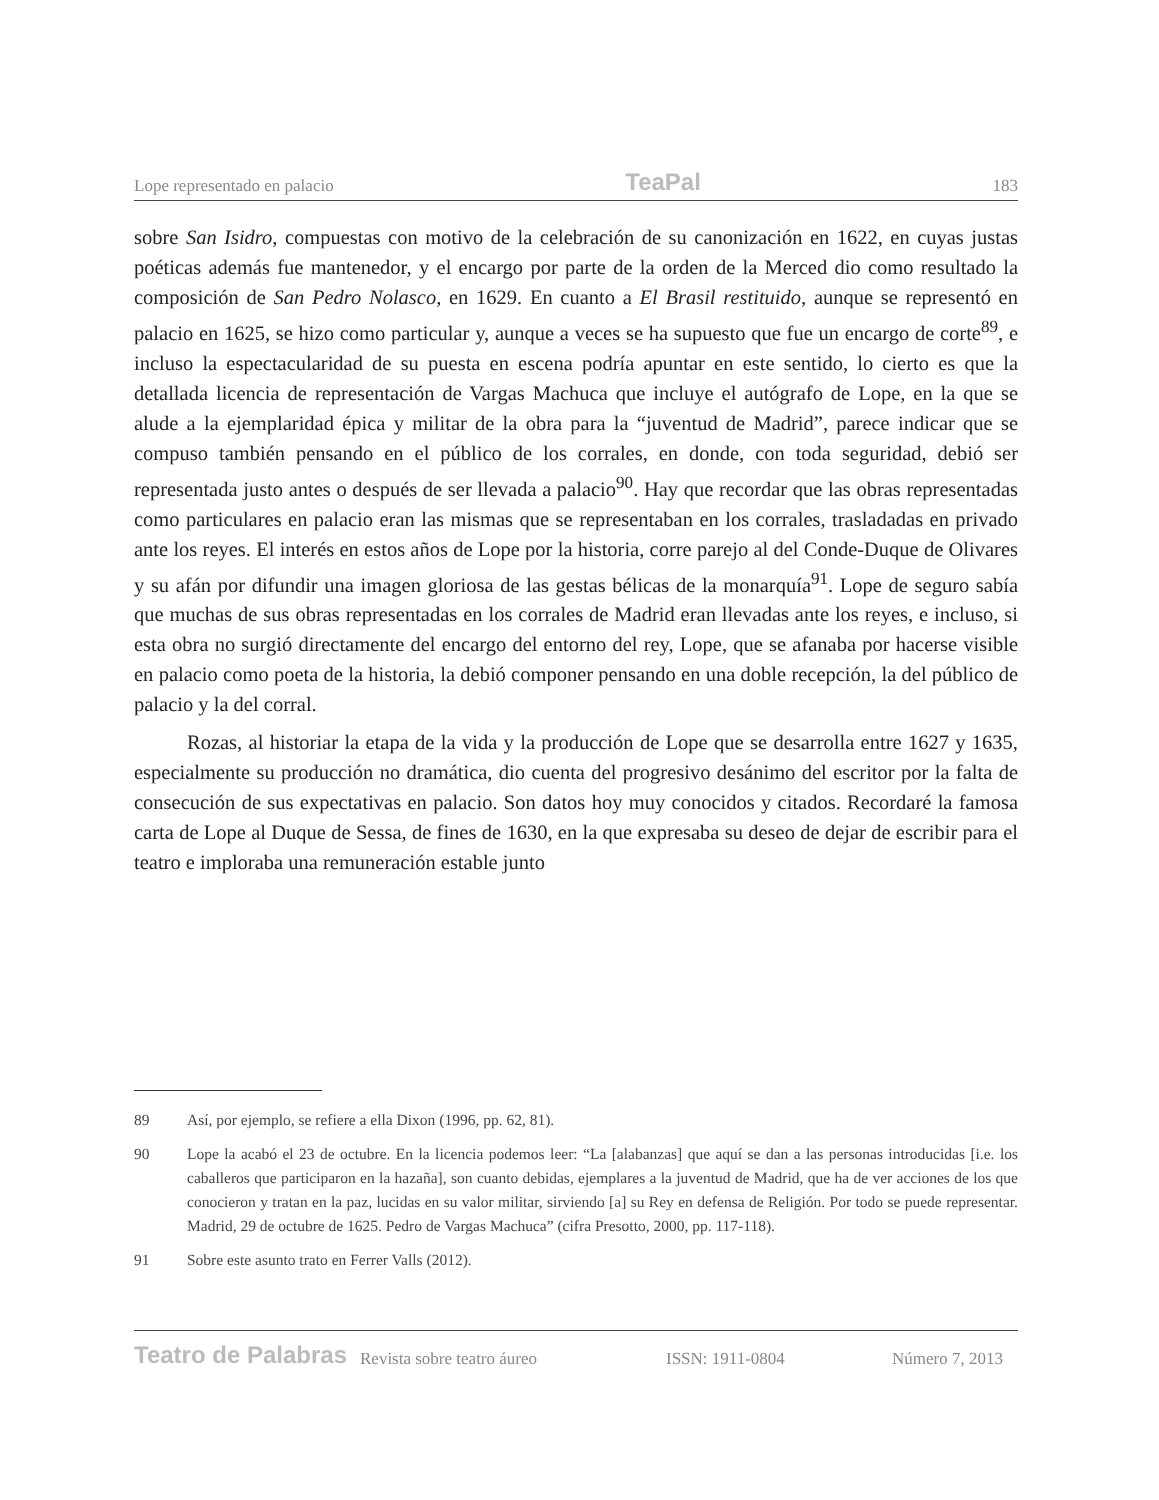Lope representado en palacio TeaPal 183
sobre San Isidro, compuestas con motivo de la celebración de su canonización en 1622, en cuyas justas poéticas además fue mantenedor, y el encargo por parte de la orden de la Merced dio como resultado la composición de San Pedro Nolasco, en 1629. En cuanto a El Brasil restituido, aunque se representó en palacio en 1625, se hizo como particular y, aunque a veces se ha supuesto que fue un encargo de corte<sup>89</sup>, e incluso la espectacularidad de su puesta en escena podría apuntar en este sentido, lo cierto es que la detallada licencia de representación de Vargas Machuca que incluye el autógrafo de Lope, en la que se alude a la ejemplaridad épica y militar de la obra para la “juventud de Madrid”, parece indicar que se compuso también pensando en el público de los corrales, en donde, con toda seguridad, debió ser representada justo antes o después de ser llevada a palacio<sup>90</sup>. Hay que recordar que las obras representadas como particulares en palacio eran las mismas que se representaban en los corrales, trasladadas en privado ante los reyes. El interés en estos años de Lope por la historia, corre parejo al del Conde-Duque de Olivares y su afán por difundir una imagen gloriosa de las gestas bélicas de la monarquía<sup>91</sup>. Lope de seguro sabía que muchas de sus obras representadas en los corrales de Madrid eran llevadas ante los reyes, e incluso, si esta obra no surgió directamente del encargo del entorno del rey, Lope, que se afanaba por hacerse visible en palacio como poeta de la historia, la debió componer pensando en una doble recepción, la del público de palacio y la del corral.
Rozas, al historiar la etapa de la vida y la producción de Lope que se desarrolla entre 1627 y 1635, especialmente su producción no dramática, dio cuenta del progresivo desánimo del escritor por la falta de consecución de sus expectativas en palacio. Son datos hoy muy conocidos y citados. Recordaré la famosa carta de Lope al Duque de Sessa, de fines de 1630, en la que expresaba su deseo de dejar de escribir para el teatro e imploraba una remuneración estable junto
89 Así, por ejemplo, se refiere a ella Dixon (1996, pp. 62, 81).
90 Lope la acabó el 23 de octubre. En la licencia podemos leer: “La [alabanzas] que aquí se dan a las personas introducidas [i.e. los caballeros que participaron en la hazaña], son cuanto debidas, ejemplares a la juventud de Madrid, que ha de ver acciones de los que conocieron y tratan en la paz, lucidas en su valor militar, sirviendo [a] su Rey en defensa de Religión. Por todo se puede representar. Madrid, 29 de octubre de 1625. Pedro de Vargas Machuca” (cifra Presotto, 2000, pp. 117-118).
91 Sobre este asunto trato en Ferrer Valls (2012).
Teatro de Palabras Revista sobre teatro áureo ISSN: 1911-0804 Número 7, 2013